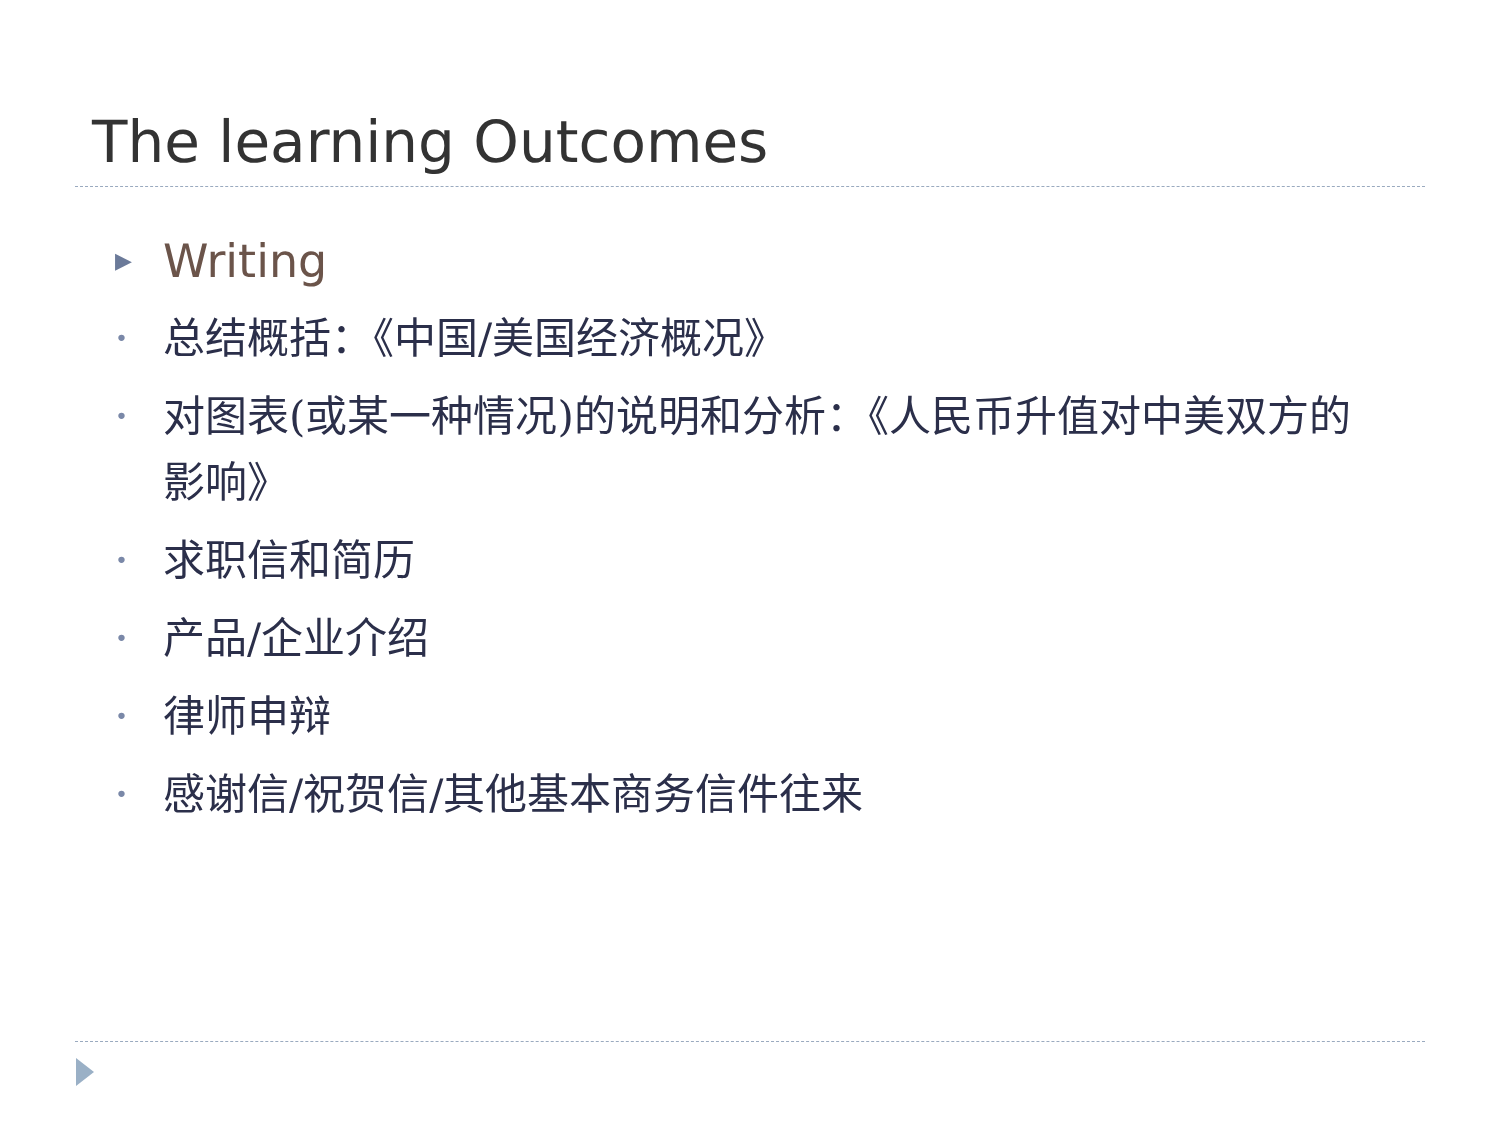The learning Outcomes
▶ Writing
• 总结概括：《中国/美国经济概况》
• 对图表(或某一种情况)的说明和分析：《人民币升值对中美双方的影响》
• 求职信和简历
• 产品/企业介绍
• 律师申辩
• 感谢信/祝贺信/其他基本商务信件往来